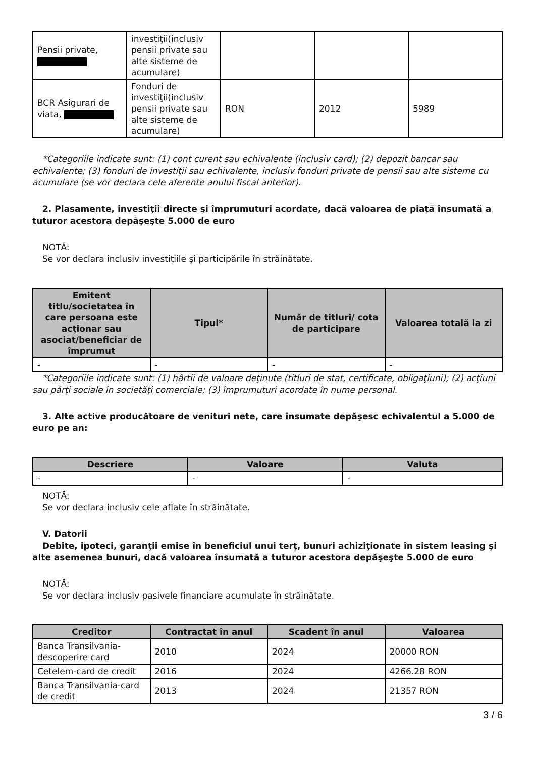| Pensii private, | investiţii(inclusiv pensii private sau alte sisteme de acumulare) | | | |
| BCR Asigurari de viata, | Fonduri de investiţii(inclusiv pensii private sau alte sisteme de acumulare) | RON | 2012 | 5989 |
*Categoriile indicate sunt: (1) cont curent sau echivalente (inclusiv card); (2) depozit bancar sau echivalente; (3) fonduri de investiţii sau echivalente, inclusiv fonduri private de pensii sau alte sisteme cu acumulare (se vor declara cele aferente anului fiscal anterior).
2. Plasamente, investiţii directe şi împrumuturi acordate, dacă valoarea de piaţă însumată a tuturor acestora depăşeşte 5.000 de euro
NOTĂ:
Se vor declara inclusiv investiţiile şi participările în străinătate.
| Emitent titlu/societatea în care persoana este acţionar sau asociat/beneficiar de împrumut | Tipul* | Număr de titluri/ cota de participare | Valoarea totală la zi |
| --- | --- | --- | --- |
| - | - | - | - |
*Categoriile indicate sunt: (1) hârtii de valoare deţinute (titluri de stat, certificate, obligaţiuni); (2) acţiuni sau părţi sociale în societăţi comerciale; (3) împrumuturi acordate în nume personal.
3. Alte active producătoare de venituri nete, care însumate depăşesc echivalentul a 5.000 de euro pe an:
| Descriere | Valoare | Valuta |
| --- | --- | --- |
| - | - | - |
NOTĂ:
Se vor declara inclusiv cele aflate în străinătate.
V. Datorii
Debite, ipoteci, garanţii emise în beneficiul unui terţ, bunuri achiziţionate în sistem leasing şi alte asemenea bunuri, dacă valoarea însumată a tuturor acestora depăşeşte 5.000 de euro
NOTĂ:
Se vor declara inclusiv pasivele financiare acumulate în străinătate.
| Creditor | Contractat în anul | Scadent în anul | Valoarea |
| --- | --- | --- | --- |
| Banca Transilvania-descoperire card | 2010 | 2024 | 20000 RON |
| Cetelem-card de credit | 2016 | 2024 | 4266.28 RON |
| Banca Transilvania-card de credit | 2013 | 2024 | 21357 RON |
3 / 6